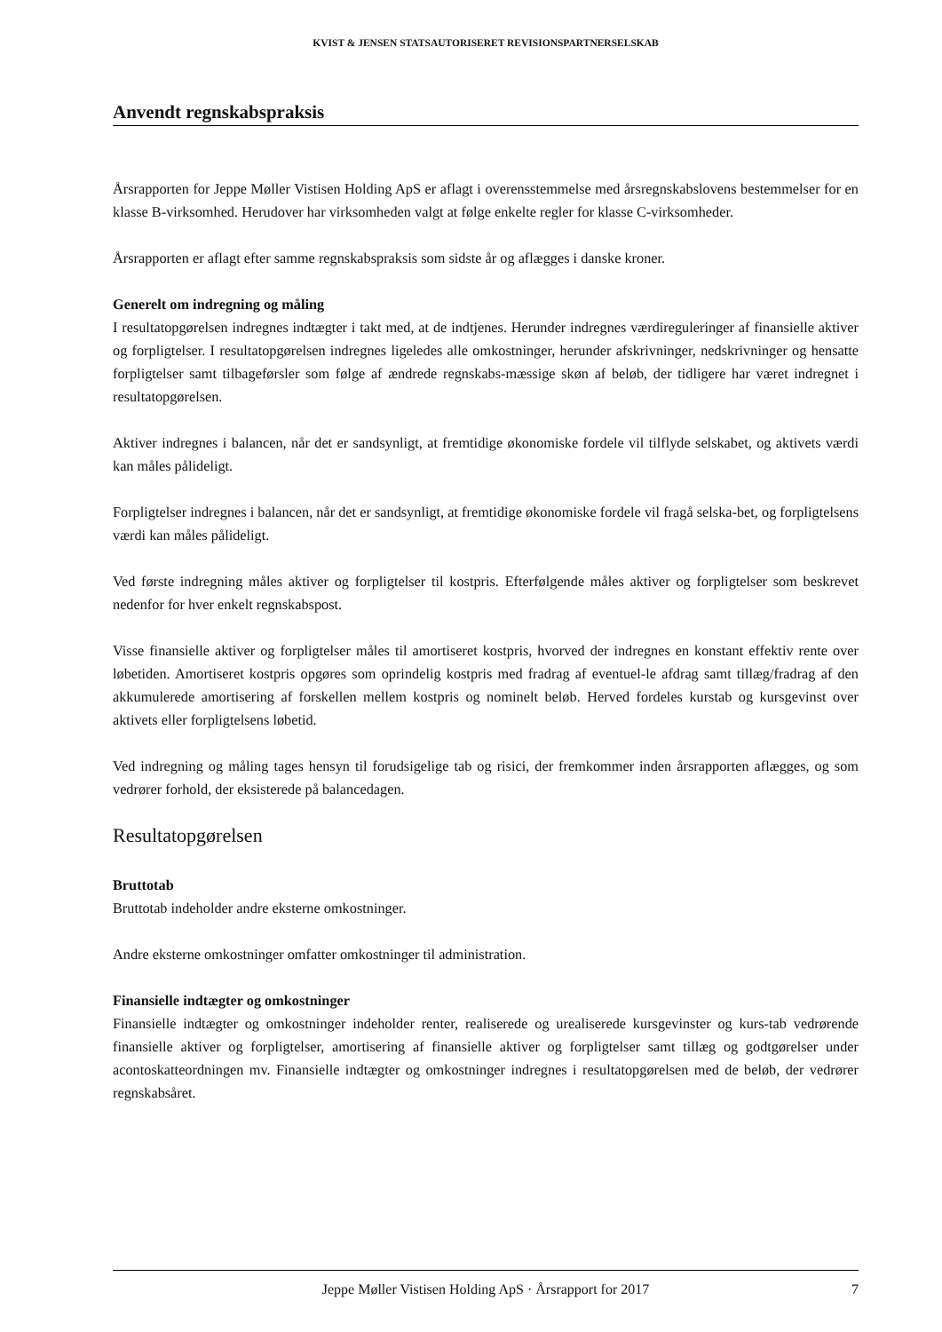KVIST & JENSEN STATSAUTORISERET REVISIONSPARTNERSELSKAB
Anvendt regnskabspraksis
Årsrapporten for Jeppe Møller Vistisen Holding ApS er aflagt i overensstemmelse med årsregnskabslovens bestemmelser for en klasse B-virksomhed. Herudover har virksomheden valgt at følge enkelte regler for klasse C-virksomheder.
Årsrapporten er aflagt efter samme regnskabspraksis som sidste år og aflægges i danske kroner.
Generelt om indregning og måling
I resultatopgørelsen indregnes indtægter i takt med, at de indtjenes. Herunder indregnes værdireguleringer af finansielle aktiver og forpligtelser. I resultatopgørelsen indregnes ligeledes alle omkostninger, herunder afskrivninger, nedskrivninger og hensatte forpligtelser samt tilbageførsler som følge af ændrede regnskabs-mæssige skøn af beløb, der tidligere har været indregnet i resultatopgørelsen.
Aktiver indregnes i balancen, når det er sandsynligt, at fremtidige økonomiske fordele vil tilflyde selskabet, og aktivets værdi kan måles pålideligt.
Forpligtelser indregnes i balancen, når det er sandsynligt, at fremtidige økonomiske fordele vil fragå selska-bet, og forpligtelsens værdi kan måles pålideligt.
Ved første indregning måles aktiver og forpligtelser til kostpris. Efterfølgende måles aktiver og forpligtelser som beskrevet nedenfor for hver enkelt regnskabspost.
Visse finansielle aktiver og forpligtelser måles til amortiseret kostpris, hvorved der indregnes en konstant effektiv rente over løbetiden. Amortiseret kostpris opgøres som oprindelig kostpris med fradrag af eventuel-le afdrag samt tillæg/fradrag af den akkumulerede amortisering af forskellen mellem kostpris og nominelt beløb. Herved fordeles kurstab og kursgevinst over aktivets eller forpligtelsens løbetid.
Ved indregning og måling tages hensyn til forudsigelige tab og risici, der fremkommer inden årsrapporten aflægges, og som vedrører forhold, der eksisterede på balancedagen.
Resultatopgørelsen
Bruttotab
Bruttotab indeholder andre eksterne omkostninger.
Andre eksterne omkostninger omfatter omkostninger til administration.
Finansielle indtægter og omkostninger
Finansielle indtægter og omkostninger indeholder renter, realiserede og urealiserede kursgevinster og kurs-tab vedrørende finansielle aktiver og forpligtelser, amortisering af finansielle aktiver og forpligtelser samt tillæg og godtgørelser under acontoskatteordningen mv. Finansielle indtægter og omkostninger indregnes i resultatopgørelsen med de beløb, der vedrører regnskabsåret.
Jeppe Møller Vistisen Holding ApS · Årsrapport for 2017 7